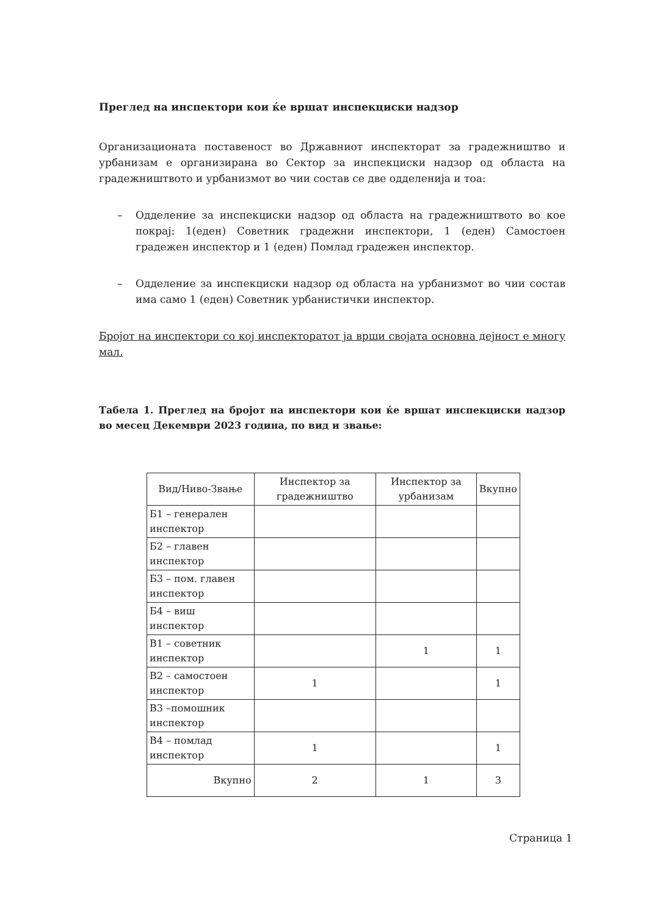Преглед на инспектори кои ќе вршат инспекциски надзор
Организационата поставеност во Државниот инспекторат за градежништво и урбанизам е организирана во Сектор за инспекциски надзор од областа на градежништвото и урбанизмот во чии состав се две одделенија и тоа:
– Одделение за инспекциски надзор од областа на градежништвото во кое покрај: 1(еден) Советник градежни инспектори, 1 (еден) Самостоен градежен инспектор и 1 (еден) Помлад градежен инспектор.
– Одделение за инспекциски надзор од областа на урбанизмот во чии состав има само 1 (еден) Советник урбанистички инспектор.
Бројот на инспектори со кој инспекторатот ја врши својата основна дејност е многу мал.
Табела 1. Преглед на бројот на инспектори кои ќе вршат инспекциски надзор во месец Декември 2023 година, по вид и звање:
| Вид/Ниво-Звање | Инспектор за градежништво | Инспектор за урбанизам | Вкупно |
| --- | --- | --- | --- |
| Б1 – генерален инспектор | | | |
| Б2 – главен инспектор | | | |
| Б3 – пом. главен инспектор | | | |
| Б4 – виш инспектор | | | |
| В1 – советник инспектор | | 1 | 1 |
| В2 – самостоен инспектор | 1 | | 1 |
| В3 –помошник инспектор | | | |
| В4 – помлад инспектор | 1 | | 1 |
| Вкупно | 2 | 1 | 3 |
Страница 1